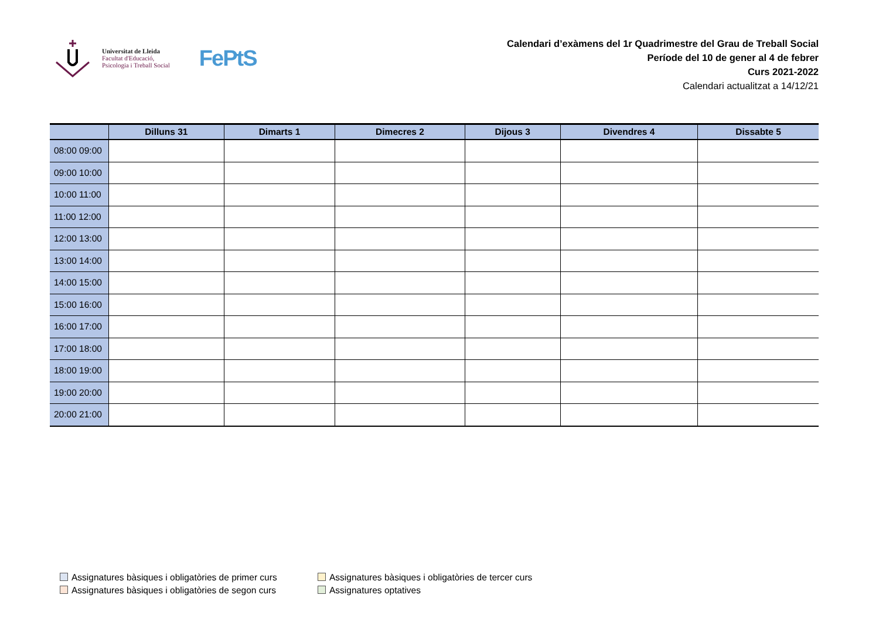Universitat de Lleida
Facultat d'Educació,
Psicologia i Treball Social
FePtS
Calendari d’exàmens del 1r Quadrimestre del Grau de Treball Social
Període del 10 de gener al 4 de febrer
Curs 2021-2022
Calendari actualitzat a 14/12/21
| | Dilluns 31 | Dimarts 1 | Dimecres 2 | Dijous 3 | Divendres 4 | Dissabte 5 |
| --- | --- | --- | --- | --- | --- | --- |
| 08:00 09:00 | | | | | | |
| 09:00 10:00 | | | | | | |
| 10:00 11:00 | | | | | | |
| 11:00 12:00 | | | | | | |
| 12:00 13:00 | | | | | | |
| 13:00 14:00 | | | | | | |
| 14:00 15:00 | | | | | | |
| 15:00 16:00 | | | | | | |
| 16:00 17:00 | | | | | | |
| 17:00 18:00 | | | | | | |
| 18:00 19:00 | | | | | | |
| 19:00 20:00 | | | | | | |
| 20:00 21:00 | | | | | | |
Assignatures bàsiques i obligatòries de primer curs
Assignatures bàsiques i obligatòries de tercer curs
Assignatures bàsiques i obligatòries de segon curs
Assignatures optatives